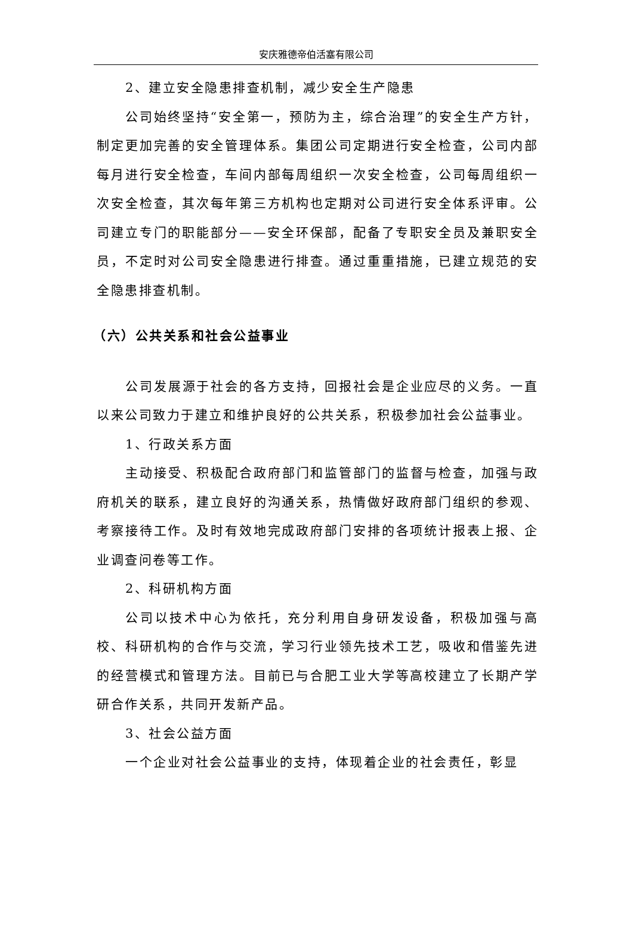安庆雅德帝伯活塞有限公司
2、建立安全隐患排查机制，减少安全生产隐患
公司始终坚持“安全第一，预防为主，综合治理”的安全生产方针，制定更加完善的安全管理体系。集团公司定期进行安全检查，公司内部每月进行安全检查，车间内部每周组织一次安全检查，公司每周组织一次安全检查，其次每年第三方机构也定期对公司进行安全体系评审。公司建立专门的职能部分——安全环保部，配备了专职安全员及兼职安全员，不定时对公司安全隐患进行排查。通过重重措施，已建立规范的安全隐患排查机制。
（六）公共关系和社会公益事业
公司发展源于社会的各方支持，回报社会是企业应尽的义务。一直以来公司致力于建立和维护良好的公共关系，积极参加社会公益事业。
1、行政关系方面
主动接受、积极配合政府部门和监管部门的监督与检查，加强与政府机关的联系，建立良好的沟通关系，热情做好政府部门组织的参观、考察接待工作。及时有效地完成政府部门安排的各项统计报表上报、企业调查问卷等工作。
2、科研机构方面
公司以技术中心为依托，充分利用自身研发设备，积极加强与高校、科研机构的合作与交流，学习行业领先技术工艺，吸收和借鉴先进的经营模式和管理方法。目前已与合肥工业大学等高校建立了长期产学研合作关系，共同开发新产品。
3、社会公益方面
一个企业对社会公益事业的支持，体现着企业的社会责任，彰显